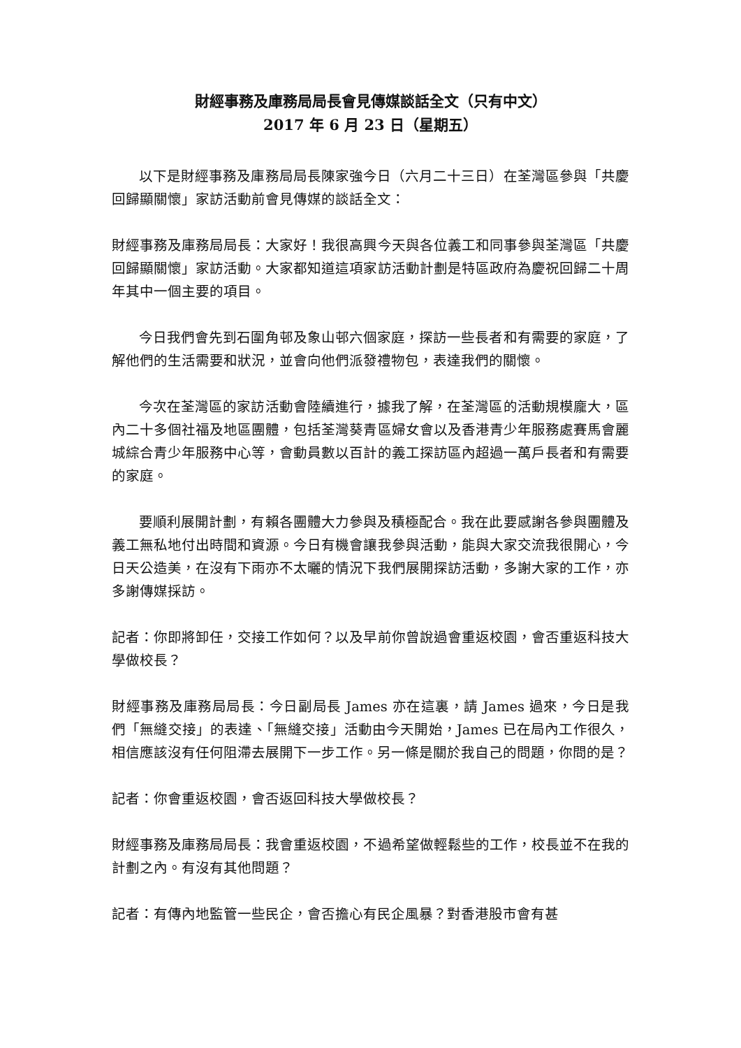財經事務及庫務局局長會見傳媒談話全文（只有中文）
2017 年 6 月 23 日（星期五）
以下是財經事務及庫務局局長陳家強今日（六月二十三日）在荃灣區參與「共慶回歸顯關懷」家訪活動前會見傳媒的談話全文：
財經事務及庫務局局長：大家好！我很高興今天與各位義工和同事參與荃灣區「共慶回歸顯關懷」家訪活動。大家都知道這項家訪活動計劃是特區政府為慶祝回歸二十周年其中一個主要的項目。
今日我們會先到石圍角邨及象山邨六個家庭，探訪一些長者和有需要的家庭，了解他們的生活需要和狀況，並會向他們派發禮物包，表達我們的關懷。
今次在荃灣區的家訪活動會陸續進行，據我了解，在荃灣區的活動規模龐大，區內二十多個社福及地區團體，包括荃灣葵青區婦女會以及香港青少年服務處賽馬會麗城綜合青少年服務中心等，會動員數以百計的義工探訪區內超過一萬戶長者和有需要的家庭。
要順利展開計劃，有賴各團體大力參與及積極配合。我在此要感謝各參與團體及義工無私地付出時間和資源。今日有機會讓我參與活動，能與大家交流我很開心，今日天公造美，在沒有下雨亦不太曬的情況下我們展開探訪活動，多謝大家的工作，亦多謝傳媒採訪。
記者：你即將卸任，交接工作如何？以及早前你曾說過會重返校園，會否重返科技大學做校長？
財經事務及庫務局局長：今日副局長 James 亦在這裏，請 James 過來，今日是我們「無縫交接」的表達、「無縫交接」活動由今天開始，James 已在局內工作很久，相信應該沒有任何阻滯去展開下一步工作。另一條是關於我自己的問題，你問的是？
記者：你會重返校園，會否返回科技大學做校長？
財經事務及庫務局局長：我會重返校園，不過希望做輕鬆些的工作，校長並不在我的計劃之內。有沒有其他問題？
記者：有傳內地監管一些民企，會否擔心有民企風暴？對香港股市會有甚